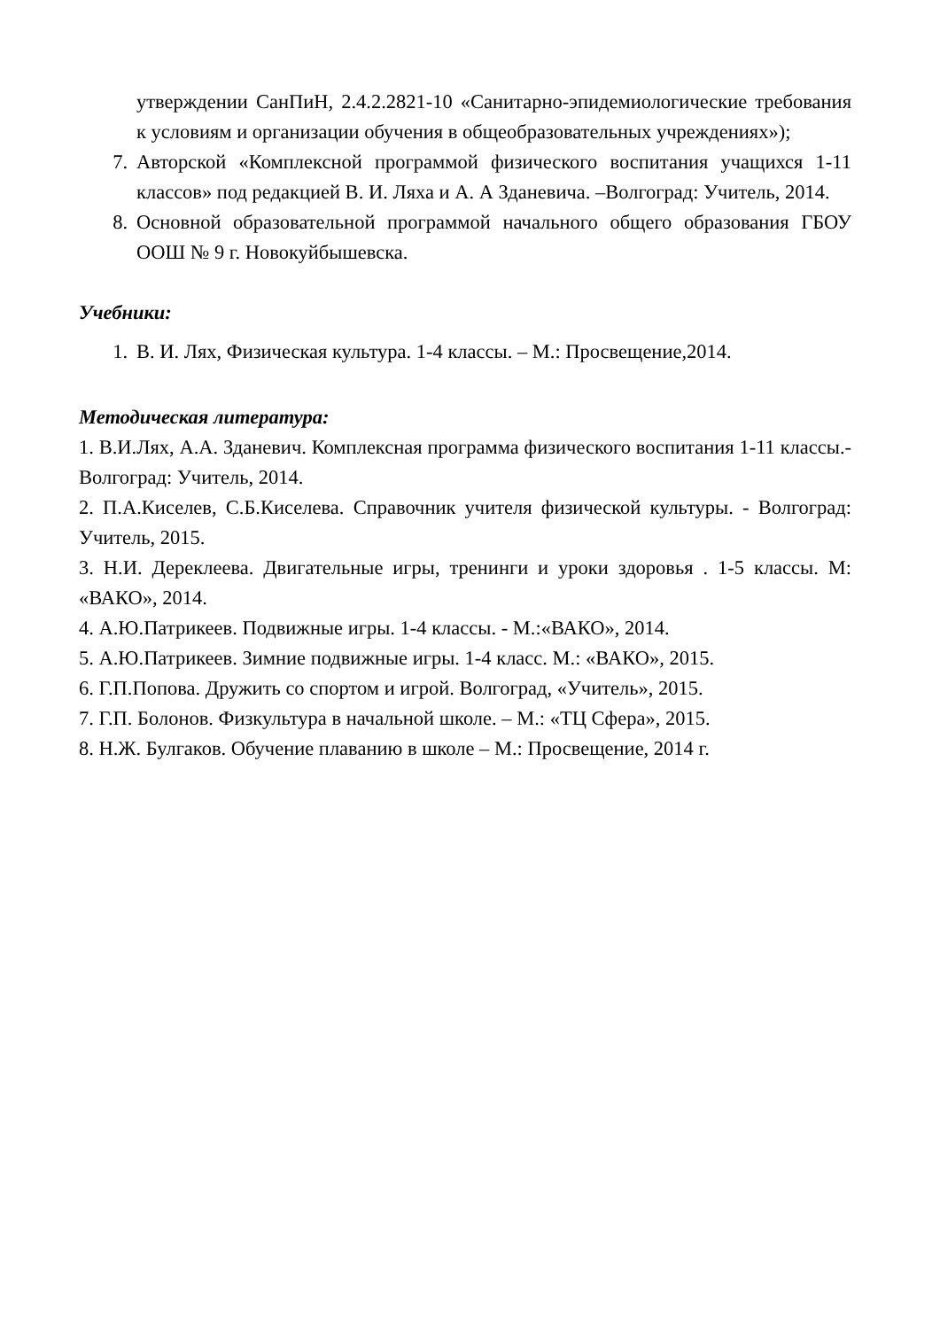утверждении СанПиН, 2.4.2.2821-10 «Санитарно-эпидемиологические требования к условиям и организации обучения в общеобразовательных учреждениях»);
7. Авторской «Комплексной программой физического воспитания учащихся 1-11 классов» под редакцией В. И. Ляха и А. А Зданевича. –Волгоград: Учитель, 2014.
8. Основной образовательной программой начального общего образования ГБОУ ООШ № 9 г. Новокуйбышевска.
Учебники:
1. В. И. Лях, Физическая культура. 1-4 классы. – М.: Просвещение,2014.
Методическая литература:
1. В.И.Лях, А.А. Зданевич. Комплексная программа физического воспитания 1-11 классы.- Волгоград: Учитель, 2014.
2. П.А.Киселев, С.Б.Киселева. Справочник учителя физической культуры. - Волгоград: Учитель, 2015.
3. Н.И. Дереклеева. Двигательные игры, тренинги и уроки здоровья . 1-5 классы. М: «ВАКО», 2014.
4. А.Ю.Патрикеев. Подвижные игры. 1-4 классы. - М.:«ВАКО», 2014.
5. А.Ю.Патрикеев. Зимние подвижные игры. 1-4 класс. М.: «ВАКО», 2015.
6. Г.П.Попова. Дружить со спортом и игрой. Волгоград, «Учитель», 2015.
7. Г.П. Болонов. Физкультура в начальной школе. – М.: «ТЦ Сфера», 2015.
8. Н.Ж. Булгаков. Обучение плаванию в школе – М.: Просвещение, 2014 г.